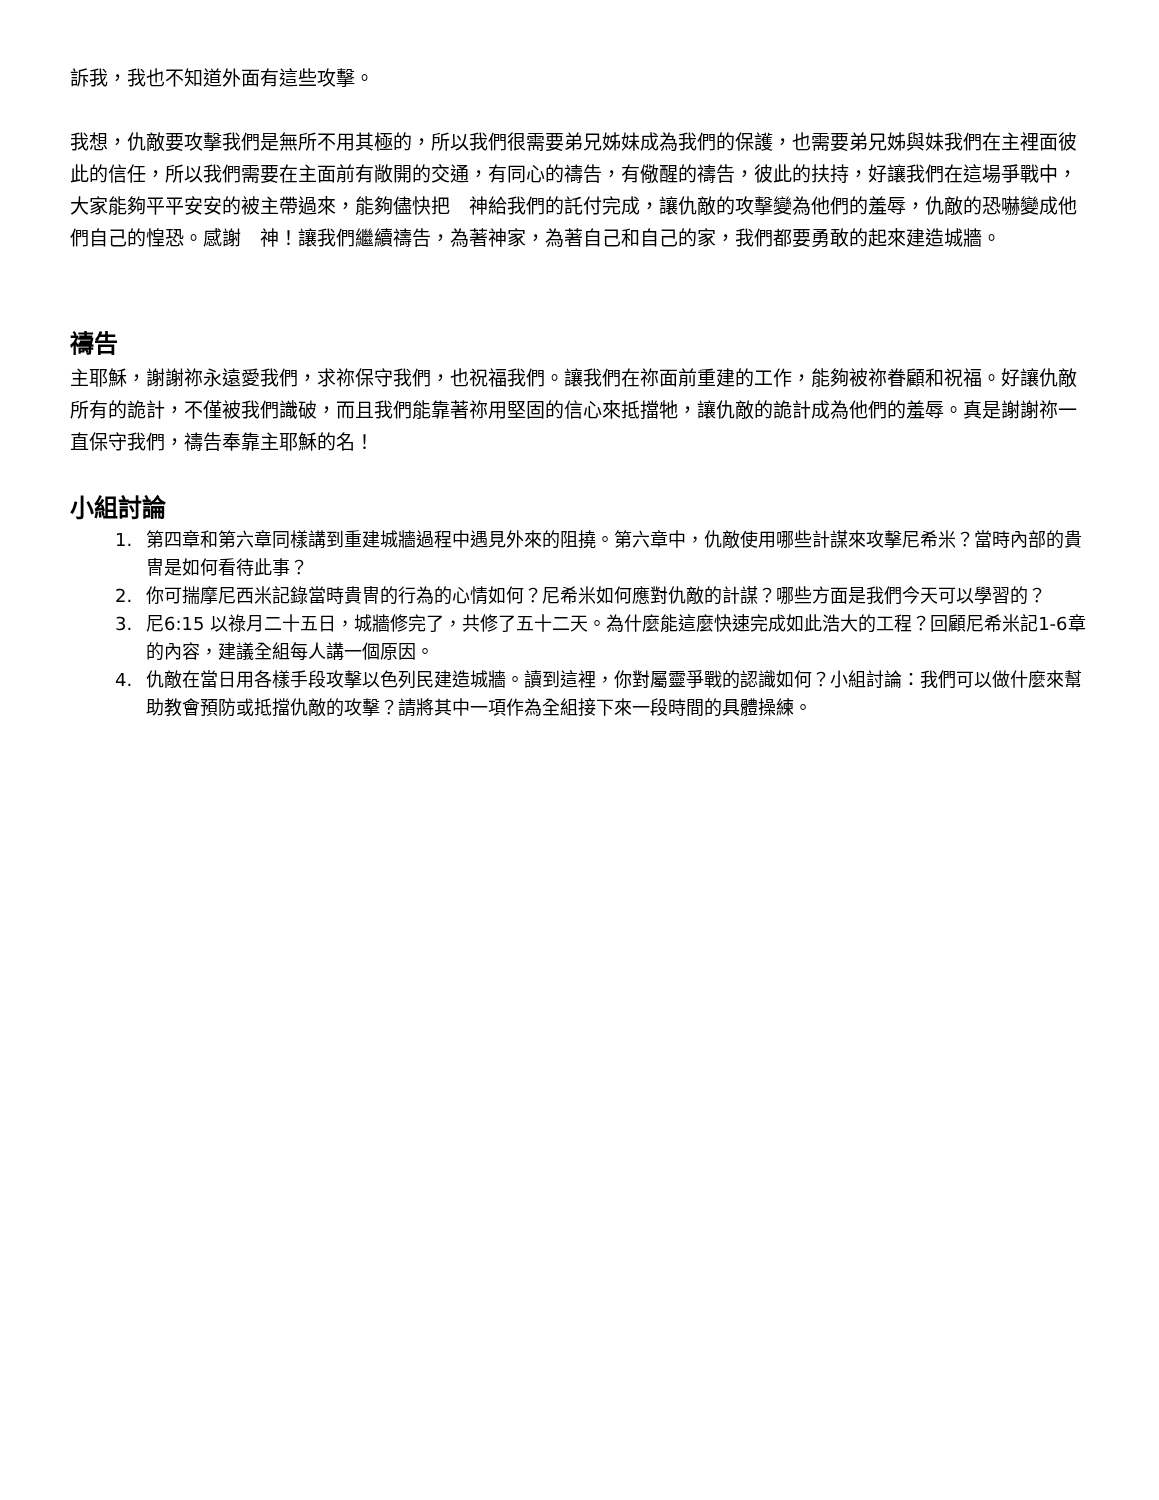訴我，我也不知道外面有這些攻擊。
我想，仇敵要攻擊我們是無所不用其極的，所以我們很需要弟兄姊妹成為我們的保護，也需要弟兄姊與妹我們在主裡面彼此的信任，所以我們需要在主面前有敞開的交通，有同心的禱告，有儆醒的禱告，彼此的扶持，好讓我們在這場爭戰中，大家能夠平平安安的被主帶過來，能夠儘快把　神給我們的託付完成，讓仇敵的攻擊變為他們的羞辱，仇敵的恐嚇變成他們自己的惶恐。感謝　神！讓我們繼續禱告，為著神家，為著自己和自己的家，我們都要勇敢的起來建造城牆。
禱告
主耶穌，謝謝祢永遠愛我們，求祢保守我們，也祝福我們。讓我們在祢面前重建的工作，能夠被祢眷顧和祝福。好讓仇敵所有的詭計，不僅被我們識破，而且我們能靠著祢用堅固的信心來抵擋牠，讓仇敵的詭計成為他們的羞辱。真是謝謝祢一直保守我們，禱告奉靠主耶穌的名！
小組討論
1. 第四章和第六章同樣講到重建城牆過程中遇見外來的阻撓。第六章中，仇敵使用哪些計謀來攻擊尼希米？當時內部的貴冑是如何看待此事？
2. 你可揣摩尼西米記錄當時貴冑的行為的心情如何？尼希米如何應對仇敵的計謀？哪些方面是我們今天可以學習的？
3. 尼6:15 以祿月二十五日，城牆修完了，共修了五十二天。為什麼能這麼快速完成如此浩大的工程？回顧尼希米記1-6章的內容，建議全組每人講一個原因。
4. 仇敵在當日用各樣手段攻擊以色列民建造城牆。讀到這裡，你對屬靈爭戰的認識如何？小組討論：我們可以做什麼來幫助教會預防或抵擋仇敵的攻擊？請將其中一項作為全組接下來一段時間的具體操練。